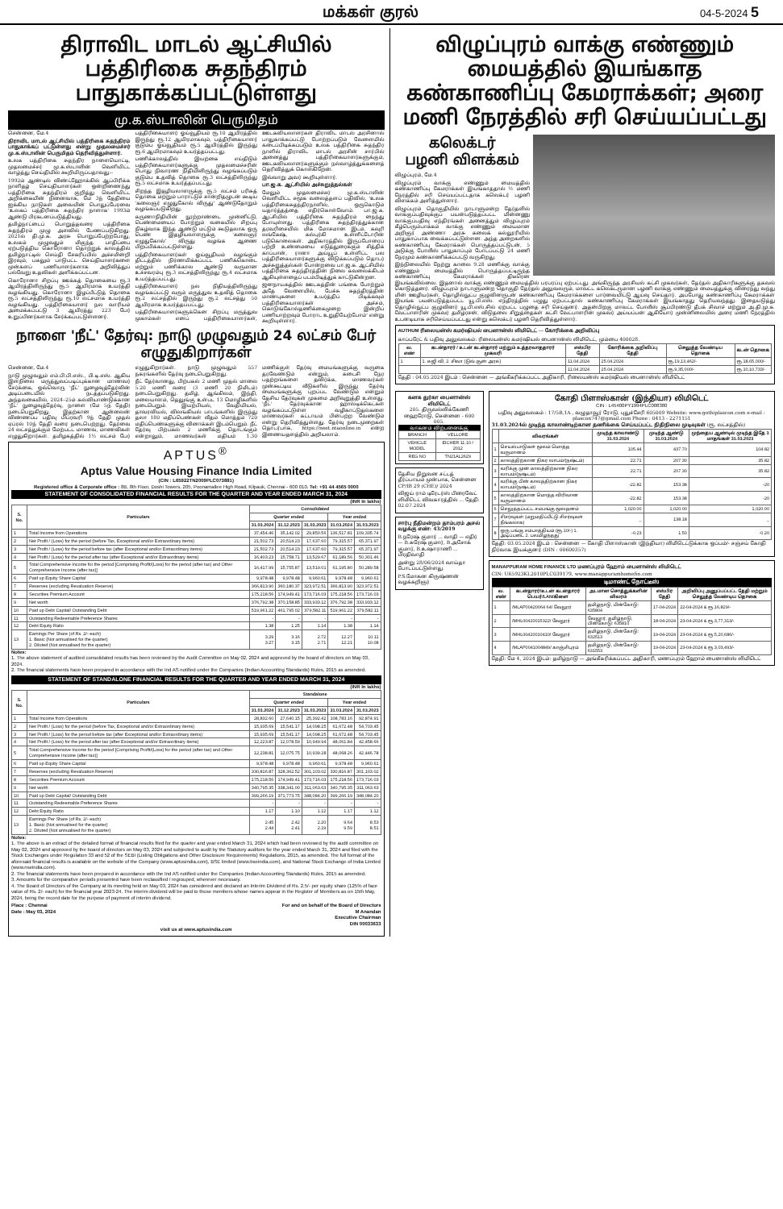மக்கள் குரல்
04-5-2024 5
திராவிட மாடல் ஆட்சியில் பத்திரிகை சுதந்திரம் பாதுகாக்கப்பட்டுள்ளது
மு.க.ஸ்டாலின் பெருமிதம்
சென்னை, மே.4
திராவிட மாடல் ஆட்சியில் பத்திரிகை சுதந்திரம் பாதுகாக்கப் பட்டுள்ளது என்று முதலமைச்சர் மு.க.ஸ்டாலின் பெருமிதம் தெரிவித்துள்ளார்.
உலக பத்திரிகை சுதந்திர நாளையொட்டி, முதலமைச்சர் மு.க.ஸ்டாலின் வெளியிட்ட வாழ்த்து செய்தியில் கூறியிருப்பதாவது:–
1992ம் ஆண்டில் விண்ட்ஹோக்கில் ஆப்பிரிக்க நாளிதழ் செய்தியாளர்கள் ஒன்றிணைந்து பத்திரிகை சுதந்திரம் குறித்து வெளியிட்ட அறிக்கையின் நினைவாக, மே 3ந் தேதியை ஐக்கிய நாடுகள் அவையின் பொதுப்பேரவை 'உலகப் பத்திரிகை சுதந்திர நாளாக' 1993ம் ஆண்டு பிரகடனப்படுத்தியது.
தமிழ்நாட்டைப் பொறுத்தவரை பத்திரிகை சுதந்திரம் முழு அளவில் பேணப்படுகிறது. 2021ல் தி.மு.க. அரசு பொறுப்பேற்றபோது, உலகம் முழுவதும் மிகுந்த பாதிப்பை ஏற்படுத்திய கொரோனா தொற்றுக் காலத்தில் தமிழ்நாட்டில் செய்தி சேகரிப்பில் அச்சமின்றி இரவும், பகலும் பாடுபட்ட செய்தியாளர்களை முன்களப் பணியாளர்களாக அறிவித்துப் பல்வேறு உதவிகள் அளிக்கப்பட்டன.
கொரோனா சிறப்பு ஊக்கத் தொகையை ரூ.3 ஆயிரத்திலிருந்து ரூ.5 ஆயிரமாக உயர்த்தி வழங்கியது. கொரோனா இழப்பீட்டுத் தொகை ரூ.5 லட்சத்திலிருந்து ரூ.10 லட்சமாக உயர்த்தி வழங்கியது. பத்திரிகையாளர் நல வாரியம் அமைக்கப்பட்டு 3 ஆயிரத்து 223 பேர் உறுப்பினர்களாக சேர்க்கப்பட்டுள்ளனர்.
பத்திரிகையாளர் ஓய்வூதியம் ரூ.10 ஆயிரத்தில் இருந்து ரூ.12 ஆயிரமாகவும், பத்திரிகையாளர் குடும்ப ஓய்வூதியம் ரூ.5 ஆயிரத்தில் இருந்து ரூ.6 ஆயிரமாகவும் உயர்த்தப்பட்டது.
பணிக்காலத்தில் இயற்கை எய்திடும் பத்திரிகையாளர்களுக்கு முதலமைச்சரின் பொது நிவாரண நிதியிலிருந்து வழங்கப்படும் குடும்ப உதவித் தொகை ரூ.3 லட்சத்திலிருந்து ரூ.5 லட்சமாக உயர்த்தப்பட்டது.
சிறந்த இதழியலாளருக்கு ரூ.5 லட்சம் பரிசுத் தொகை மற்றும் பாராட்டுச் சான்றிதழுடன் கூடிய 'கலைஞர் எழுதுகோல் விருது' ஆண்டுதோறும் வழங்கப்படுகிறது.
கருணாநிதியின் நூற்றாண்டை முன்னிட்டு, பெண்மையைப் போற்றும் வகையில் சிறப்பு நிகழ்வாக இந்த ஆண்டு மட்டும் கூடுதலாக ஒரு பெண் இதழியலாளருக்கு 'கலைஞர் எழுதுகோல்' விருது வழங்க ஆணை பிறப்பிக்கப்பட்டுள்ளது.
பத்திரிகையாளர்கள் ஓய்வூதியம் வழங்கும் திட்டத்தில் நிர்ணயிக்கப்பட்ட பணிக்கொடை மற்றும் பணிக்கால ஆண்டு வருமான உச்சவரம்பு ரூ.3 லட்சத்திலிருந்து ரூ.4 லட்சமாக உயர்த்தப்பட்டது.
பத்திரிகையாளர் நல நிதியத்திலிருந்து வழங்கப்பட்டு வரும் மருத்துவ உதவித் தொகை ரூ.2 லட்சத்தில் இருந்து ரூ.2 லட்சத்து 50 ஆயிரமாக உயர்த்தப்பட்டது.
பத்திரிகையாளர்களுக்கென சிறப்பு மருத்துவ முகாம்கள் எனப் பத்திரிகையாளர்கள், ஊடகவியலாளர்கள் திராவிட மாடல் அரசினால் பாதுகாக்கப்பட்டு போற்றப்படும் வேளையில் கடைப்பிடிக்கப்படும் உலக பத்திரிகை சுதந்திர நாளில் திராவிட மாடல் அரசின் சார்பில் அனைத்து பத்திரிகையாளர்களுக்கும், ஊடகவியலாளர்களுக்கும் நல்வாழ்த்துக்களைத் தெரிவித்துக் கொள்கிறேன்.
இவ்வாறு அவர் கூறியுள்ளார்.
பா.ஜ.க. ஆட்சியில் அச்சுறுத்தல்கள்
மேலும் முதலமைச்சர் மு.க.ஸ்டாலின் வெளியிட்ட சமூக வலைத்தளப் பதிவில், 'உலக பத்திரிகைசுதந்திரநாளில், ஒருகொடும் யதார்த்தத்தை எதிர்கொள்வோம். பா.ஜ.க. ஆட்சியில் பத்திரிகை சுதந்திரம் நைந்து போயுள்ளது. பத்திரிகை சுதந்திரத்துக்கான தரவரிசையில் மிக மோசமான இடம், கவுரி லங்கேஷ், கல்புர்கி உள்ளிட்டோரின் படுகொலைகள். அதிகாரத்தில் இருப்போரைப் பற்றி உண்மையை எடுத்துரைக்கும் சித்திக் காப்பான், ரானா அய்யூப் உள்ளிட்ட பல பத்திரிகையாளர்களுக்கு விடுக்கப்படும் தொடர் அச்சுறுத்தல்கள் போன்றவை பா.ஜ.க. ஆட்சியில் பத்திரிகை சுதந்திரத்தின் நிலை கவலைக்கிடம் ஆகியுள்ளதைப் படம்பிடித்துக் காட்டுகின்றன.
ஜனநாயகத்தில் ஊடகத்தின் பங்கை போற்றும் அதே வேளையில், பேச்சு சுதந்திரத்தின் மாண்புகளை உயர்த்திப் பிடிக்கவும் பத்திரிகையாளர்கள் அச்சம், கொடுங்கோல்தணிக்கைமுறை இன்றிப் பணியாற்றவும் போராட உறுதியேற்போம்' என்று கூறியுள்ளார்.
நாளை 'நீட்' தேர்வு: நாடு முழுவதும் 24 லட்சம் பேர் எழுதுகிறார்கள்
சென்னை, மே.4
நாடு முழுவதும் எம்.பி.பி.எஸ்., பி.டி.எஸ். ஆகிய இளநிலை மருத்துவப்படிப்புக்கான மாணவர் சேர்க்கை, ஒவ்வொரு 'நீட்' நுழைவுத்தேர்வின் அடிப்படையில் நடத்தப்படுகிறது. அந்தவகையில், 2024–25ம் கல்வியாண்டுக்கான 'நீட்' நுழைவுத்தேர்வு, நாளை (மே 5ந் தேதி) நடைபெறுகிறது. இதற்கான ஆன்லைன் விண்ணப்ப பதிவு பிப்ரவரி 9ந் தேதி முதல் ஏப்ரல் 10ந் தேதி வரை நடைபெற்றது. தேர்வை 24 லட்சத்துக்கும் மேற்பட்ட மாணவ, மாணவிகள் எழுதுகிறார்கள். தமிழகத்தில் 1½ லட்சம் பேர் எழுதுகிறார்கள். நாடு முழுவதும் 557 நகரங்களில் தேர்வு நடைபெறுகிறது.
நீட் தேர்வானது, பிற்பகல் 2 மணி முதல் மாலை 5.20 மணி வரை (3 மணி 20 நிமிடம்) நடைபெறுகிறது. தமிழ், ஆங்கிலம், இந்தி, மலையாளம், தெலுங்கு உள்பட 13 மொழிகளில் நடைபெறும். இயற்பியல், வேதியியல், தாவரவியல், விலங்கியல் பாடங்களில் இருந்து தலா 180 மதிப்பெண்கள் வீதம் மொத்தம் 720 மதிப்பெண்களுக்கு வினாக்கள் இடம்பெறும். நீட் தேர்வு பிற்பகல் 2 மணிக்கு தொடங்கும் என்றாலும், மாணவர்கள் மதியம் 1.30 மணிக்குள் தேர்வு மையங்களுக்கு வருகை தரவேண்டும் என்றும், கடைசி நேர பதற்றங்களை தவிர்க்க, மாணவர்கள் முன்கூட்டிய வீடுகளில் இருந்து தேர்வு மையங்களுக்கு புறப்பட வேண்டும் என்றும் தேசிய தேர்வுகள் முகமை அறிவுறுத்தி உள்ளது. 'நீட்' தேர்வுக்கான ஹால்டிக்கெட்கள் வழங்கப்பட்டுள்ள வழிகாட்டுதல்களை மாணவர்கள் கட்டாயம் பின்பற்ற வேண்டும் என்று தெரிவித்துள்ளது. தேர்வு நடைமுறைகள் தொடர்பாக, https://neet.ntaonline.in என்ற இணையதளத்தில் அறியலாம்.
APTUS<sup>®</sup>
Aptus Value Housing Finance India Limited
(CIN : L65922TN2009PLC073881)
Registered office & Corporate office : 8B, 8th Floor, Doshi Towers, 205, Poonamallee High Road, Kilpauk, Chennai - 600 010. Tel: +91 44 4565 0000
STATEMENT OF CONSOLIDATED FINANCIAL RESULTS FOR THE QUARTER AND YEAR ENDED MARCH 31, 2024
(INR In lakhs)
| S. No. | Particulars | Consolidated | | | | |
| --- | --- | --- | --- | --- | --- | --- |
| | | Quarter ended | | | Year ended | |
| | | 31.03.2024 | 31.12.2023 | 31.03.2023 | 31.03.2024 | 31.03.2023 |
| 1 | Total Income from Operations | 37,454.46 | 35,142.02 | 29,850.56 | 136,517.81 | 109,335.74 |
| 2 | Net Profit / (Loss) for the period (before Tax, Exceptional and/or Extraordinary items) | 21,502.73 | 20,514.23 | 17,637.60 | 79,315.57 | 65,371.97 |
| 3 | Net Profit / (Loss) for the period before tax (after Exceptional and/or Extraordinary items) | 21,502.73 | 20,514.23 | 17,637.60 | 79,315.57 | 65,371.97 |
| 4 | Net Profit / (Loss) for the period after tax (after Exceptional and/or Extraordinary items) | 16,403.23 | 15,758.71 | 13,529.67 | 61,189.56 | 50,301.46 |
| 5 | Total Comprehensive Income for the period [Comprising Profit/(Loss) for the period (after tax) and Other Comprehensive Income (after tax)] | 16,417.99 | 15,755.87 | 13,519.01 | 61,195.80 | 50,289.58 |
| 6 | Paid up Equity Share Capital | 9,978.48 | 9,978.48 | 9,960.61 | 9,978.48 | 9,960.61 |
| 7 | Reserves (excluding Revaluation Reserve) | 366,813.90 | 360,180.37 | 323,972.51 | 366,813.90 | 323,972.51 |
| 8 | Securities Premium Account | 175,218.56 | 174,949.41 | 173,716.03 | 175,218.56 | 173,716.03 |
| 9 | Net worth | 376,792.38 | 370,158.85 | 333,933.12 | 376,792.38 | 333,933.12 |
| 10 | Paid up Debt Capital/ Outstanding Debt | 519,961.22 | 461,795.02 | 379,582.11 | 519,961.22 | 379,582.11 |
| 11 | Outstanding Redeemable Preference Shares | - | - | - | - | - |
| 12 | Debt Equity Ratio | 1.38 | 1.25 | 1.14 | 1.38 | 1.14 |
| 13 | Earnings Per Share (of Rs. 2/- each) 1. Basic (Not annualised for the quarter) 2. Diluted (Not annualised for the quarter) | 3.29 3.27 | 3.16 3.15 | 2.72 2.71 | 12.27 12.21 | 10.11 10.08 |
Notes:
1. The above statement of audited consolidated results has been reviewed by the Audit Committee on May 02, 2024 and approved by the board of directors on May 03, 2024.
2. The financial statements have been prepared in accordance with the Ind AS notified under the Companies (Indian Accounting Standards) Rules, 2015 as amended.
STATEMENT OF STANDALONE FINANCIAL RESULTS FOR THE QUARTER AND YEAR ENDED MARCH 31, 2024
(INR In lakhs)
| S. No. | Particulars | Standalone | | | | |
| --- | --- | --- | --- | --- | --- | --- |
| | | Quarter ended | | | Year ended | |
| | | 31.03.2024 | 31.12.2023 | 31.03.2023 | 31.03.2024 | 31.03.2023 |
| 1 | Total Income from Operations | 28,832.60 | 27,640.15 | 25,392.42 | 108,783.16 | 92,874.91 |
| 2 | Net Profit / (Loss) for the period (before Tax, Exceptional and/or Extraordinary items) | 15,935.69 | 15,541.17 | 14,098.25 | 61,672.48 | 54,703.45 |
| 3 | Net Profit / (Loss) for the period before tax (after Exceptional and/or Extraordinary items) | 15,935.69 | 15,541.17 | 14,098.25 | 61,672.48 | 54,703.45 |
| 4 | Net Profit / (Loss) for the period after tax (after Exceptional and/or Extraordinary items) | 12,223.87 | 12,078.59 | 10,949.94 | 48,061.84 | 42,458.66 |
| 5 | Total Comprehensive Income for the period [Comprising Profit/(Loss) for the period (after tax) and Other Comprehensive Income (after tax)] | 12,238.81 | 12,075.75 | 10,939.28 | 48,068.26 | 42,446.78 |
| 6 | Paid up Equity Share Capital | 9,978.48 | 9,978.48 | 9,960.61 | 9,978.48 | 9,960.61 |
| 7 | Reserves (excluding Revaluation Reserve) | 330,816.87 | 328,362.52 | 301,103.02 | 330,816.87 | 301,103.02 |
| 8 | Securities Premium Account | 175,218.56 | 174,949.41 | 173,716.03 | 175,218.56 | 173,716.03 |
| 9 | Net worth | 340,795.35 | 338,341.00 | 311,063.63 | 340,795.35 | 311,063.63 |
| 10 | Paid up Debt Capital/ Outstanding Debt | 399,266.19 | 371,773.75 | 348,084.20 | 399,266.19 | 348,084.20 |
| 11 | Outstanding Redeemable Preference Shares | - | - | - | - | - |
| 12 | Debt Equity Ratio | 1.17 | 1.10 | 1.12 | 1.17 | 1.12 |
| 13 | Earnings Per Share (of Rs. 2/- each) 1. Basic (Not annualised for the quarter) 2. Diluted (Not annualised for the quarter) | 2.45 2.44 | 2.42 2.41 | 2.20 2.19 | 9.64 9.59 | 8.53 8.51 |
Notes:
1. The above is an extract of the detailed format of financial results filed for the quarter and year ended March 31, 2024 which had been reviewed by the audit committee on May 02, 2024 and approved by the board of directors on May 03, 2024 and subjected to audit by the Statutory auditors for the year ended March 31, 2024 and filed with the Stock Exchanges under Regulation 33 and 52 of the SEBI (Listing Obligations and Other Disclosure Requirements) Regulations, 2015, as amended. The full format of the aforesaid financial results is available on the website of the Company (www.aptusindia.com), BSE limited (www.bseindia.com), and National Stock Exchange of India Limited (www.nseindia.com).
2. The financial statements have been prepared in accordance with the Ind AS notified under the Companies (Indian Accounting Standards) Rules, 2015 as amended.
3. Amounts for the comparative periods presented have been reclassified / regrouped, wherever necessary.
4. The Board of Directors of the Company at its meeting held on May 03, 2024 has considered and declared an Interim Dividend of Rs. 2.5/- per equity share (125% of face value of Rs. 2/- each) for the financial year 2023-24. The interim dividend will be paid to those members whose names appear in the Register of Members as on 15th May, 2024, being the record date for the purpose of payment of interim dividend.
Place : Chennai
Date : May 03, 2024
For and on behalf of the Board of Directors
M Anandan
Executive Chairman
DIN 00033633
visit us at www.aptusindia.com
விழுப்புரம் வாக்கு எண்ணும் மையத்தில் இயங்காத கண்காணிப்பு கேமராக்கள்; அரை மணி நேரத்தில் சரி செய்யப்பட்டது
கலெக்டர்
பழனி விளக்கம்
விழுப்புரம், மே.4
விழுப்புரம் வாக்கு எண்ணும் மையத்தில் கண்காணிப்பு கேமராக்கள் இயங்காததால் ½ மணி நேரத்தில் சரி செய்யப்பட்டதாக கலெக்டர் பழனி விளக்கம் அளித்துள்ளார்.
விழுப்புரம் தொகுதியில் நாடாளுமன்ற தேர்தலில் வாக்குப்பதிவுக்குப் பயன்படுத்தப்பட்ட மின்னணு வாக்குப்பதிவு எந்திரங்கள் அனைத்தும் விழுப்புரம் கீழ்பெரும்பாக்கம் வாக்கு எண்ணும் மையமான அறிஞர் அண்ணா அரசு கலைக் கல்லூரியில் பாதுகாப்பாக வைக்கப்பட்டுள்ளன. அந்த அறைகளில் கண்காணிப்பு கேமராக்கள் பொருத்தப்பட்டுடன், 5 அடுக்கு போலீஸ் பாதுகாப்பும் போடப்பட்டு 24 மணி நேரமும் கண்காணிக்கப்பட்டு வருகிறது.
இந்நிலையில் நேற்று காலை 9.28 மணிக்கு வாக்கு எண்ணும் மையத்தில் பொருத்தப்பட்டிருந்த கண்காணிப்பு கேமராக்கள் திடீரென இயங்கவில்லை. இதனால் வாக்கு எண்ணும் மையத்தில் பரபரப்பு ஏற்பட்டது. அங்கிருந்த அரசியல் கட்சி முகவர்கள், தேர்தல் அதிகாரிகளுக்கு தகவல் கொடுத்தனர். விழுப்புரம் நாடாளுமன்ற தொகுதி தேர்தல் அலுவலரும், மாவட்ட கலெக்டருமான பழனி வாக்கு எண்ணும் மையத்துக்கு விரைந்து வந்து மின் ஊழியர்கள், தொழில்நுட்ப குழுவினருடன் கண்காணிப்பு கேமராக்களை பார்வையிட்டு ஆய்வு செய்தார். அப்போது கண்காணிப்பு கேமராக்கள் இயங்க பயன்படுத்தப்பட்ட யூ.பி.எஸ். எந்திரத்தில் பழுது ஏற்பட்டதால் கண்காணிப்பு கேமராக்கள் இயங்காதது தெரியவந்தது. இதையடுத்து தொழில்நுட்ப குழுவினர் யூ.பி.எஸ்.சில் ஏற்பட்ட பழுதை சரி செய்தனர். அதன்பிறகு மாவட்ட போலீஸ் சூப்பிரண்டு தீபக் சிவாச் மற்றும் அ.தி.மு.க. வேட்பாளரின் முகவர் தமிழரசன், விடுதலை சிறுத்தைகள் கட்சி வேட்பாளரின் முகவர் அய்யப்பன் ஆகியோர் முன்னிலையில் அரை மணி நேரத்தில் உடனடியாக சரிசெய்யப்பட்டது என்று கலெக்டர் பழனி தெரிவித்துள்ளார்.
AUTHUM ரிலையன்ஸ் கமர்ஷியல் பைனான்ஸ் லிமிடெட் — கோரிக்கை அறிவிப்பு
காப்பரேட் & பதிவு அலுவலகம்: ரிலையன்ஸ் கமர்ஷியல் பைனான்ஸ் லிமிடெட், மும்பை 400028.
| வ. எண் | கடன்தாரர் / உடன் கடன்தாரர் மற்றும் உத்தரவாததாரர் முகவரி | எஸ்பிர தேதி | கோரிக்கை அறிவிப்பு தேதி | செலுத்த வேண்டிய தொகை | கடன் தொகை |
| --- | --- | --- | --- | --- | --- |
| 1 | 1. சுஜி வி, 2. சிவா (டுவ் சூன் அரசு) | 11.04.2024 | 25.04.2024 | ரூ.19,13,462/- | ரூ.18,65,000/- |
| | | 11.04.2024 | 25.04.2024 | ரூ.9,35,000/- | ரூ.10,10,733/- |
தேதி : 04.05.2024 இடம் : சென்னை — அங்கீகரிக்கப்பட்ட அதிகாரி, ரிலையன்ஸ் கமர்ஷியல் பைனான்ஸ் லிமிடெட்
கனக துர்கா பைனான்ஸ் லிமிடெட்
205. திருவல்லிக்கேணி ஹைரோடு, சென்னை - 600 005.
வாகனம் விற்பனைக்கு
| BRANCH | VELLORE |
| VEHICLE MODEL | EICHER 11.10 / 2012 |
| REG NO | TN21AL2629 |
தேசிய நிறுவன சட்டத் தீர்ப்பாயம் முன்பாக, சென்னை CP/IB 29 (CHE)/ 2024
விஜய் ராம் டிரேடர்ஸ் பிரைவேட் லிமிடெட் விவகாரத்தில் ... தேதி: 02.07.2024
சார்பு நீதிமன்றம் தாம்பரம் அசல் வழக்கு எண்: 43/2019
B.நரேஷ் குமார் ... வாதி — எதிர் — B.சுரேஷ் குமார், B.அசோக் குமார், B.உஷாராணி ... பிரதிவாதி
அன்று 28/06/2024 வாய்தா போடப்பட்டுள்ளது.
P.S.மோகன கிருஷ்ணன் வழக்கறிஞர்
கோதி பிளாஸ்கான் (இந்தியா) லிமிடெட்
CIN : L45400PY1994PLC008380
பதிவு அலுவலகம் : 17/5B,1A , வழுதாவூர் ரோடு, புதுச்சேரி 605009 Website: www.gothiplascon.com e-mail : plascon747@gmail.com Phone : 0413 - 2271151
31.03.2024ல் முடிந்த காலாண்டிற்கான தணிக்கை செய்யப்பட்ட நிதிநிலை முடிவுகள் (ரூ. லட்சத்தில்)
| | விவரங்கள் | முடிந்த காலாண்டு 31.03.2024 | முடிந்த ஆண்டு 31.03.2024 | முந்தைய ஆண்டில் முடிந்த இதே 3 மாதங்கள் 31.03.2023 |
| --- | --- | --- | --- | --- |
| 1 | செயல்பாடுகள் மூலம் மொத்த வருமானம் | 105.44 | 437.70 | 104.82 |
| 2 | காலத்திற்கான நிகர லாபம்/(நஷ்டம்) | 22.71 | 207.30 | 35.82 |
| 3 | வரிக்கு முன் காலத்திற்கான நிகர லாபம்/(நஷ்டம்) | 22.71 | 207.30 | 35.82 |
| 4 | வரிக்கு பின் காலத்திற்கான நிகர லாபம்/(நஷ்டம்) | -22.82 | 153.38 | -20 |
| 5 | காலத்திற்கான மொத்த விரிவான வருமானம் | -22.82 | 153.38 | -20 |
| 6 | செலுத்தப்பட்ட சமபங்கு மூலதனம் | 1,020.00 | 1,020.00 | 1,020.00 |
| 7 | சிசர்வுகள் (மறுமதிப்பீட்டு சிசர்வுகள் நீங்கலாக) | _ | 138.18 | _ |
| 8 | ஒரு பங்கு சம்பாத்தியம் (ரூ.10/-) 1. அடிப்படை 2. பலமிழந்தது | -0.23 | 1.50 | -0.20 |
தேதி: 03.05.2024 இடம் : சென்னை — கோதி பிளாஸ்கான் (இந்தியா) லிமிடெட்டுக்காக ஒப்பம்/- சஞ்சய் கோதி நிர்வாக இயக்குனர் (DIN : 00600357)
MANAPPURAM HOME FINANCE LTD மணப்புரம் ஹோம் பைனான்ஸ் லிமிடெட்
CIN: U65923KL2010PLC039179, www.manappuramhomefin.com
டிமாண்ட் நோட்டீஸ்
| வ. எண் | கடன்தாரர்/உடன் கடன்தாரர் பெயர்/LAN/கிளை | அடமான சொத்துக்களின் விவரம் | எஸ்பிர தேதி | அறிவிப்பு அனுப்பப்பட்ட தேதி மற்றும் செலுத்த வேண்டிய தொகை |
| --- | --- | --- | --- | --- |
| 1 | /MLAP00420064 64/ வேலூர் | தமிழ்நாடு, பின்கோடு: 635804 | 17-04-2024 | 22-04-2024 & ரூ.16,829/- |
| 2 | /MHL00420015322/ வேலூர் | வேலூர், தமிழ்நாடு, பின்கோடு: 635810 | 18-04-2024 | 23-04-2024 & ரூ.3,77,313/- |
| 3 | /MHL00420010410/ வேலூர் | தமிழ்நாடு, பின்கோடு: 632513 | 19-04-2024 | 23-04-2024 & ரூ.5,20,686/- |
| 4 | /MLAP0041004849/ காஞ்சிபுரம் | தமிழ்நாடு, பின்கோடு: 631553 | 19-04-2024 | 23-04-2024 & ரூ.3,03,493/- |
தேதி: மே 4, 2024 இடம்: தமிழ்நாடு — அங்கீகரிக்கப்பட்ட அதிகாரி, மணப்புரம் ஹோம் பைனான்ஸ் லிமிடெட்